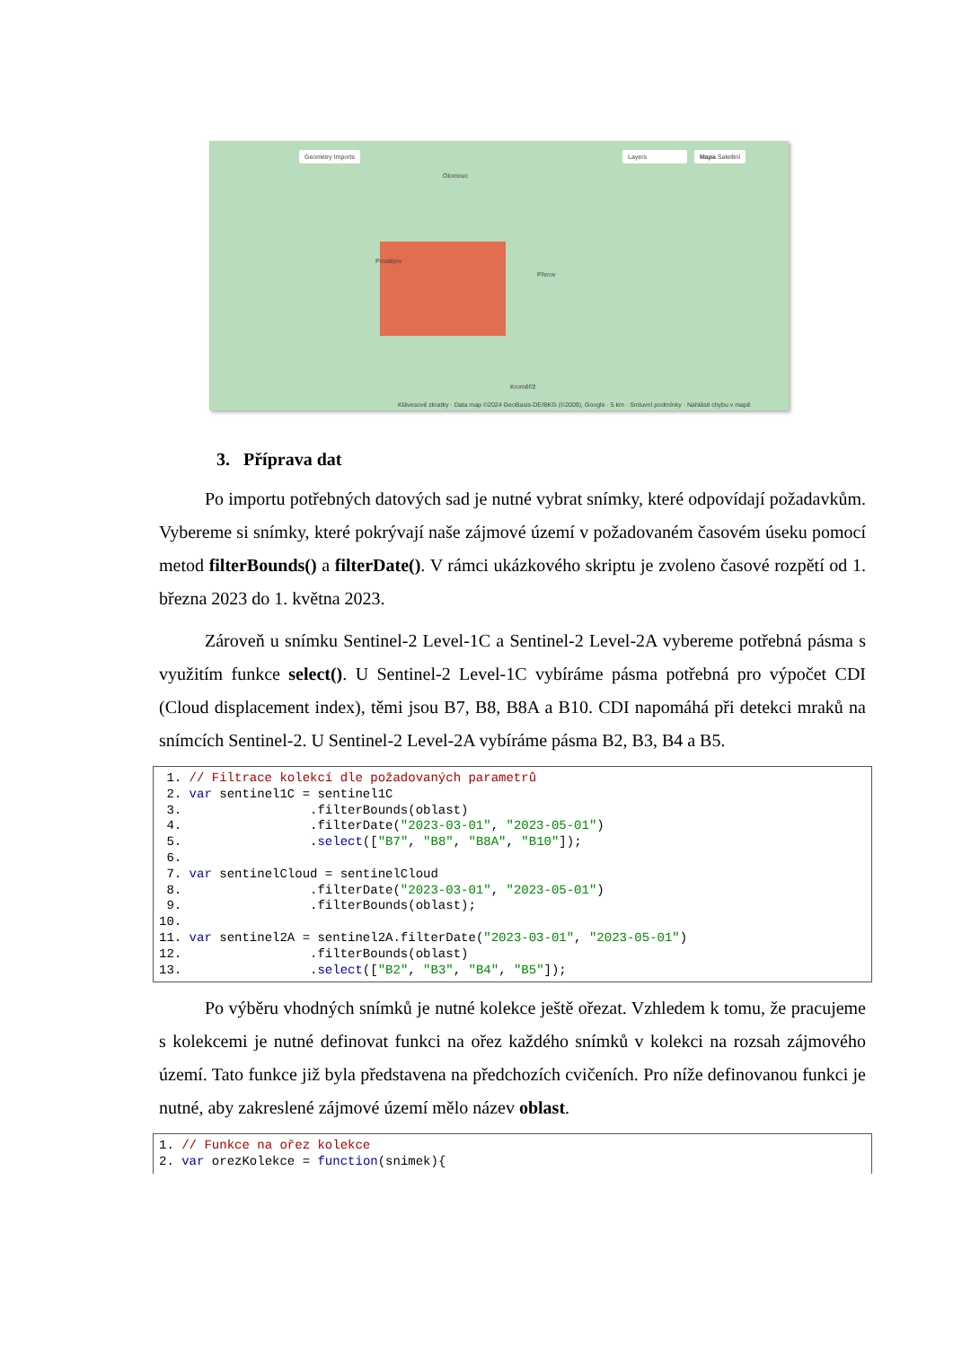Geometry Imports Layers Mapa Satelitní
Olomouc
Prostějov
Přerov
Kroměříž
Klávesové zkratky · Data map ©2024 GeoBasis-DE/BKG (©2009), Google · 5 km · Smluvní podmínky · Nahlásit chybu v mapě
3. Příprava dat
Po importu potřebných datových sad je nutné vybrat snímky, které odpovídají požadavkům. Vybereme si snímky, které pokrývají naše zájmové území v požadovaném časovém úseku pomocí metod filterBounds() a filterDate(). V rámci ukázkového skriptu je zvoleno časové rozpětí od 1. března 2023 do 1. května 2023.
Zároveň u snímku Sentinel-2 Level-1C a Sentinel-2 Level-2A vybereme potřebná pásma s využitím funkce select(). U Sentinel-2 Level-1C vybíráme pásma potřebná pro výpočet CDI (Cloud displacement index), těmi jsou B7, B8, B8A a B10. CDI napomáhá při detekci mraků na snímcích Sentinel-2. U Sentinel-2 Level-2A vybíráme pásma B2, B3, B4 a B5.
1. // Filtrace kolekcí dle požadovaných parametrů 2. var sentinel1C = sentinel1C 3. .filterBounds(oblast) 4. .filterDate("2023-03-01", "2023-05-01") 5. .select(["B7", "B8", "B8A", "B10"]); 6. 7. var sentinelCloud = sentinelCloud 8. .filterDate("2023-03-01", "2023-05-01") 9. .filterBounds(oblast); 10. 11. var sentinel2A = sentinel2A.filterDate("2023-03-01", "2023-05-01") 12. .filterBounds(oblast) 13. .select(["B2", "B3", "B4", "B5"]);
Po výběru vhodných snímků je nutné kolekce ještě ořezat. Vzhledem k tomu, že pracujeme s kolekcemi je nutné definovat funkci na ořez každého snímků v kolekci na rozsah zájmového území. Tato funkce již byla představena na předchozích cvičeních. Pro níže definovanou funkci je nutné, aby zakreslené zájmové území mělo název oblast.
1. // Funkce na ořez kolekce 2. var orezKolekce = function(snimek){